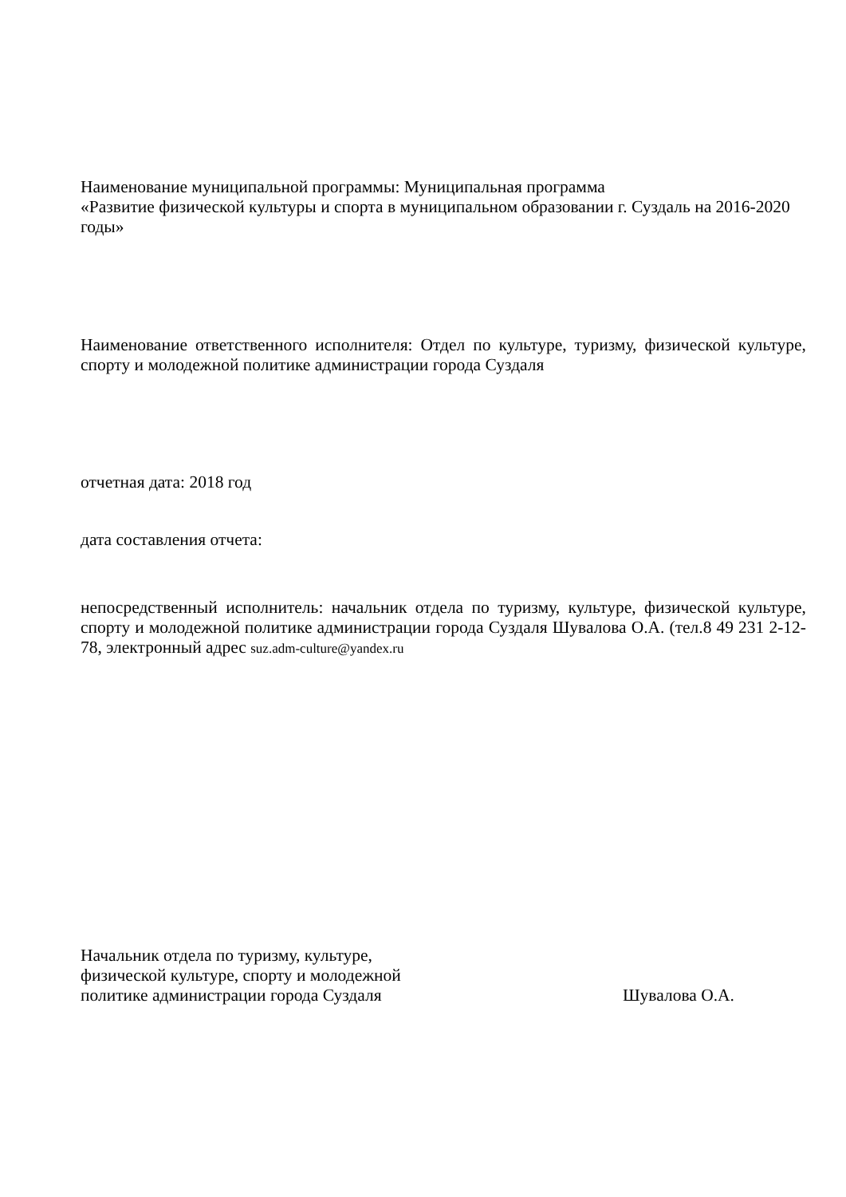Наименование муниципальной программы: Муниципальная программа
«Развитие физической культуры и спорта в муниципальном образовании г. Суздаль на 2016-2020 годы»
Наименование ответственного исполнителя: Отдел по культуре, туризму, физической культуре, спорту и молодежной политике администрации города Суздаля
отчетная дата: 2018 год
дата составления отчета:
непосредственный исполнитель: начальник отдела по туризму, культуре, физической культуре, спорту и молодежной политике администрации города Суздаля Шувалова О.А. (тел.8 49 231 2-12-78, электронный адрес suz.adm-culture@yandex.ru
Начальник отдела по туризму, культуре,
физической культуре, спорту и молодежной
политике администрации города Суздаля Шувалова О.А.